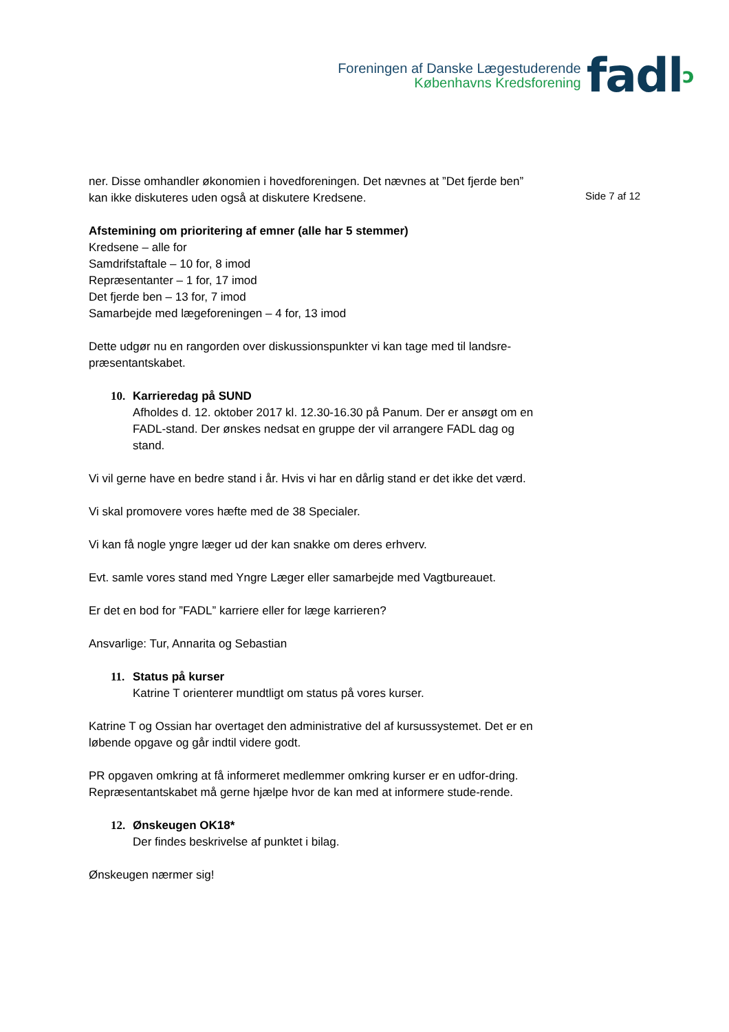Foreningen af Danske Lægestuderende
Københavns Kredsforening
fadlↄ
ner. Disse omhandler økonomien i hovedforeningen. Det nævnes at ”Det fjerde ben” kan ikke diskuteres uden også at diskutere Kredsene.
Afstemining om prioritering af emner (alle har 5 stemmer)
Kredsene – alle for
Samdrifstaftale – 10 for, 8 imod
Repræsentanter – 1 for, 17 imod
Det fjerde ben – 13 for, 7 imod
Samarbejde med lægeforeningen – 4 for, 13 imod
Dette udgør nu en rangorden over diskussionspunkter vi kan tage med til landsre-præsentantskabet.
10. Karrieredag på SUND
Afholdes d. 12. oktober 2017 kl. 12.30-16.30 på Panum. Der er ansøgt om en FADL-stand. Der ønskes nedsat en gruppe der vil arrangere FADL dag og stand.
Vi vil gerne have en bedre stand i år. Hvis vi har en dårlig stand er det ikke det værd.
Vi skal promovere vores hæfte med de 38 Specialer.
Vi kan få nogle yngre læger ud der kan snakke om deres erhverv.
Evt. samle vores stand med Yngre Læger eller samarbejde med Vagtbureauet.
Er det en bod for ”FADL” karriere eller for læge karrieren?
Ansvarlige: Tur, Annarita og Sebastian
11. Status på kurser
Katrine T orienterer mundtligt om status på vores kurser.
Katrine T og Ossian har overtaget den administrative del af kursussystemet. Det er en løbende opgave og går indtil videre godt.
PR opgaven omkring at få informeret medlemmer omkring kurser er en udfor-dring. Repræsentantskabet må gerne hjælpe hvor de kan med at informere stude-rende.
12. Ønskeugen OK18*
Der findes beskrivelse af punktet i bilag.
Ønskeugen nærmer sig!
Side 7 af 12